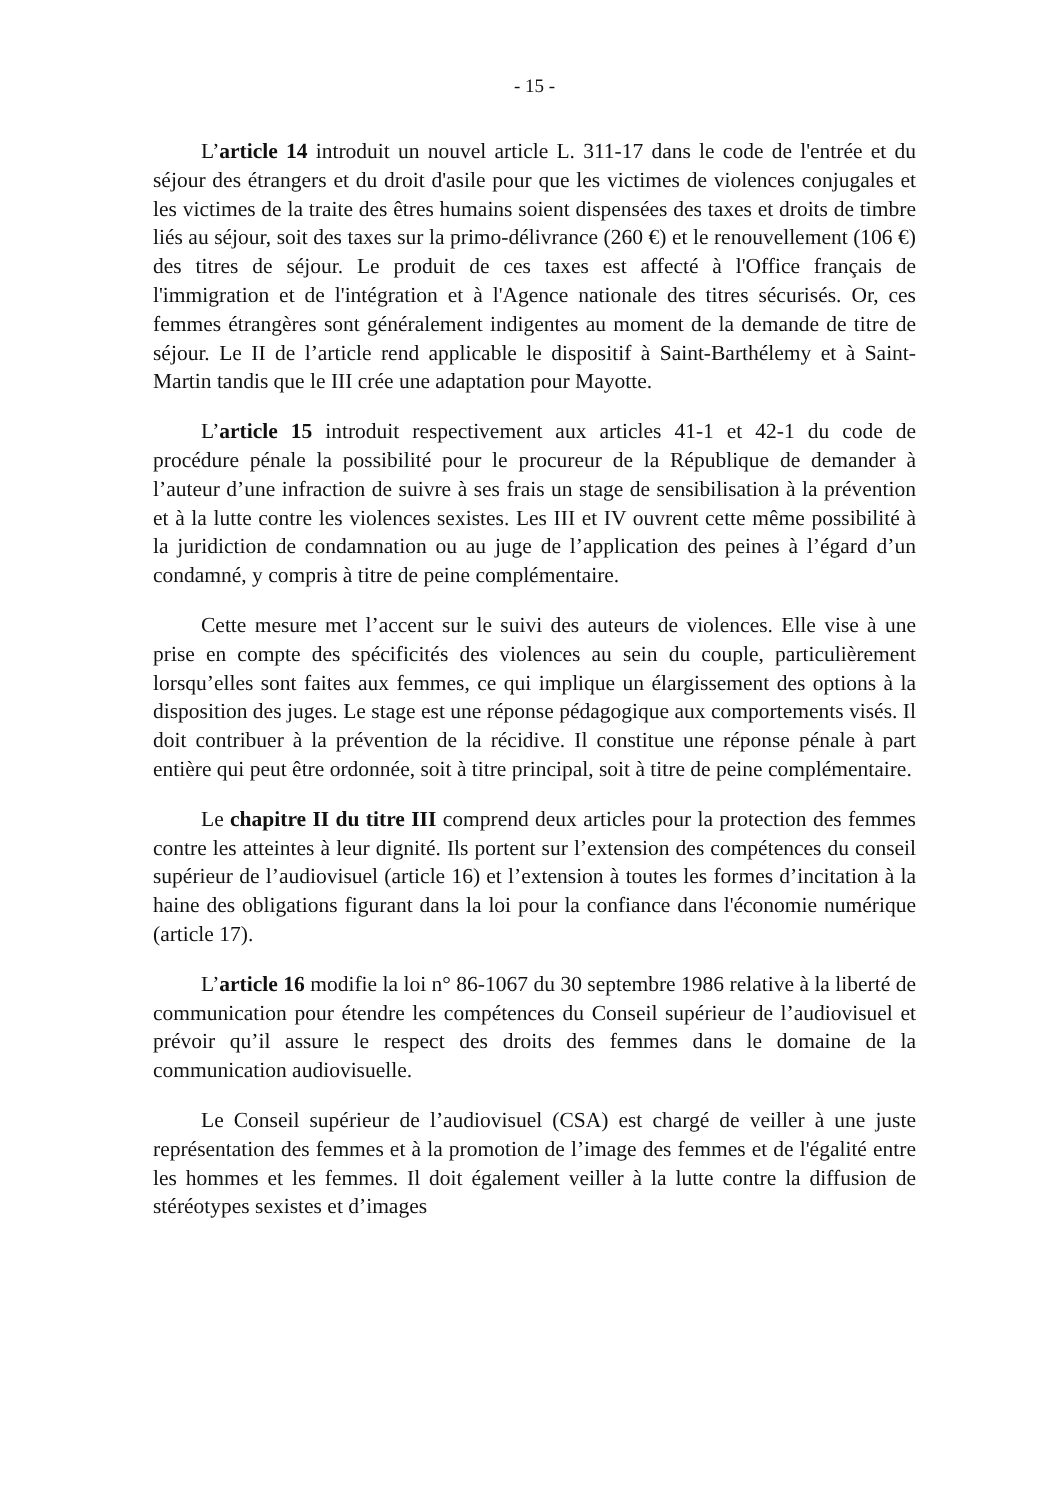- 15 -
L’article 14 introduit un nouvel article L. 311-17 dans le code de l'entrée et du séjour des étrangers et du droit d'asile pour que les victimes de violences conjugales et les victimes de la traite des êtres humains soient dispensées des taxes et droits de timbre liés au séjour, soit des taxes sur la primo-délivrance (260 €) et le renouvellement (106 €) des titres de séjour. Le produit de ces taxes est affecté à l'Office français de l'immigration et de l'intégration et à l'Agence nationale des titres sécurisés. Or, ces femmes étrangères sont généralement indigentes au moment de la demande de titre de séjour. Le II de l’article rend applicable le dispositif à Saint-Barthélemy et à Saint-Martin tandis que le III crée une adaptation pour Mayotte.
L’article 15 introduit respectivement aux articles 41-1 et 42-1 du code de procédure pénale la possibilité pour le procureur de la République de demander à l’auteur d’une infraction de suivre à ses frais un stage de sensibilisation à la prévention et à la lutte contre les violences sexistes. Les III et IV ouvrent cette même possibilité à la juridiction de condamnation ou au juge de l’application des peines à l’égard d’un condamné, y compris à titre de peine complémentaire.
Cette mesure met l’accent sur le suivi des auteurs de violences. Elle vise à une prise en compte des spécificités des violences au sein du couple, particulièrement lorsqu’elles sont faites aux femmes, ce qui implique un élargissement des options à la disposition des juges. Le stage est une réponse pédagogique aux comportements visés. Il doit contribuer à la prévention de la récidive. Il constitue une réponse pénale à part entière qui peut être ordonnée, soit à titre principal, soit à titre de peine complémentaire.
Le chapitre II du titre III comprend deux articles pour la protection des femmes contre les atteintes à leur dignité. Ils portent sur l’extension des compétences du conseil supérieur de l’audiovisuel (article 16) et l’extension à toutes les formes d’incitation à la haine des obligations figurant dans la loi pour la confiance dans l'économie numérique (article 17).
L’article 16 modifie la loi n° 86-1067 du 30 septembre 1986 relative à la liberté de communication pour étendre les compétences du Conseil supérieur de l’audiovisuel et prévoir qu’il assure le respect des droits des femmes dans le domaine de la communication audiovisuelle.
Le Conseil supérieur de l’audiovisuel (CSA) est chargé de veiller à une juste représentation des femmes et à la promotion de l’image des femmes et de l'égalité entre les hommes et les femmes. Il doit également veiller à la lutte contre la diffusion de stéréotypes sexistes et d’images